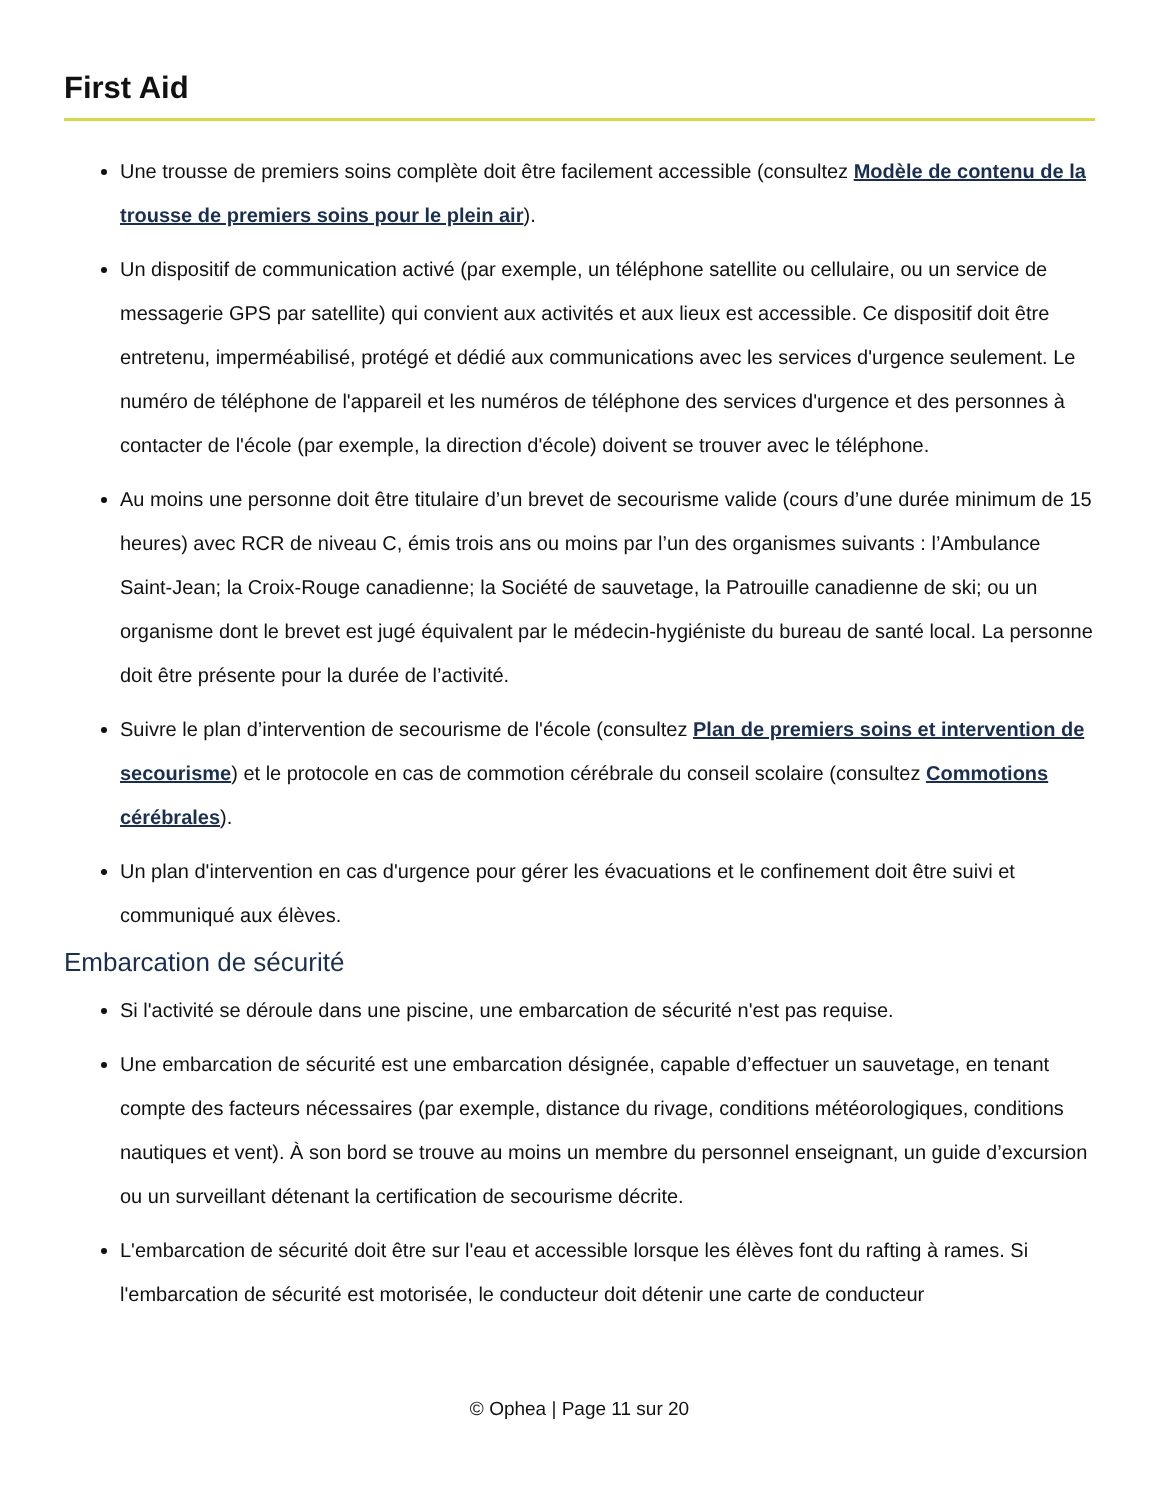First Aid
Une trousse de premiers soins complète doit être facilement accessible (consultez Modèle de contenu de la trousse de premiers soins pour le plein air).
Un dispositif de communication activé (par exemple, un téléphone satellite ou cellulaire, ou un service de messagerie GPS par satellite) qui convient aux activités et aux lieux est accessible. Ce dispositif doit être entretenu, imperméabilisé, protégé et dédié aux communications avec les services d'urgence seulement. Le numéro de téléphone de l'appareil et les numéros de téléphone des services d'urgence et des personnes à contacter de l'école (par exemple, la direction d'école) doivent se trouver avec le téléphone.
Au moins une personne doit être titulaire d’un brevet de secourisme valide (cours d’une durée minimum de 15 heures) avec RCR de niveau C, émis trois ans ou moins par l’un des organismes suivants : l’Ambulance Saint-Jean; la Croix-Rouge canadienne; la Société de sauvetage, la Patrouille canadienne de ski; ou un organisme dont le brevet est jugé équivalent par le médecin-hygiéniste du bureau de santé local. La personne doit être présente pour la durée de l’activité.
Suivre le plan d’intervention de secourisme de l'école (consultez Plan de premiers soins et intervention de secourisme) et le protocole en cas de commotion cérébrale du conseil scolaire (consultez Commotions cérébrales).
Un plan d'intervention en cas d'urgence pour gérer les évacuations et le confinement doit être suivi et communiqué aux élèves.
Embarcation de sécurité
Si l'activité se déroule dans une piscine, une embarcation de sécurité n'est pas requise.
Une embarcation de sécurité est une embarcation désignée, capable d’effectuer un sauvetage, en tenant compte des facteurs nécessaires (par exemple, distance du rivage, conditions météorologiques, conditions nautiques et vent). À son bord se trouve au moins un membre du personnel enseignant, un guide d’excursion ou un surveillant détenant la certification de secourisme décrite.
L'embarcation de sécurité doit être sur l'eau et accessible lorsque les élèves font du rafting à rames. Si l'embarcation de sécurité est motorisée, le conducteur doit détenir une carte de conducteur
© Ophea | Page 11 sur 20